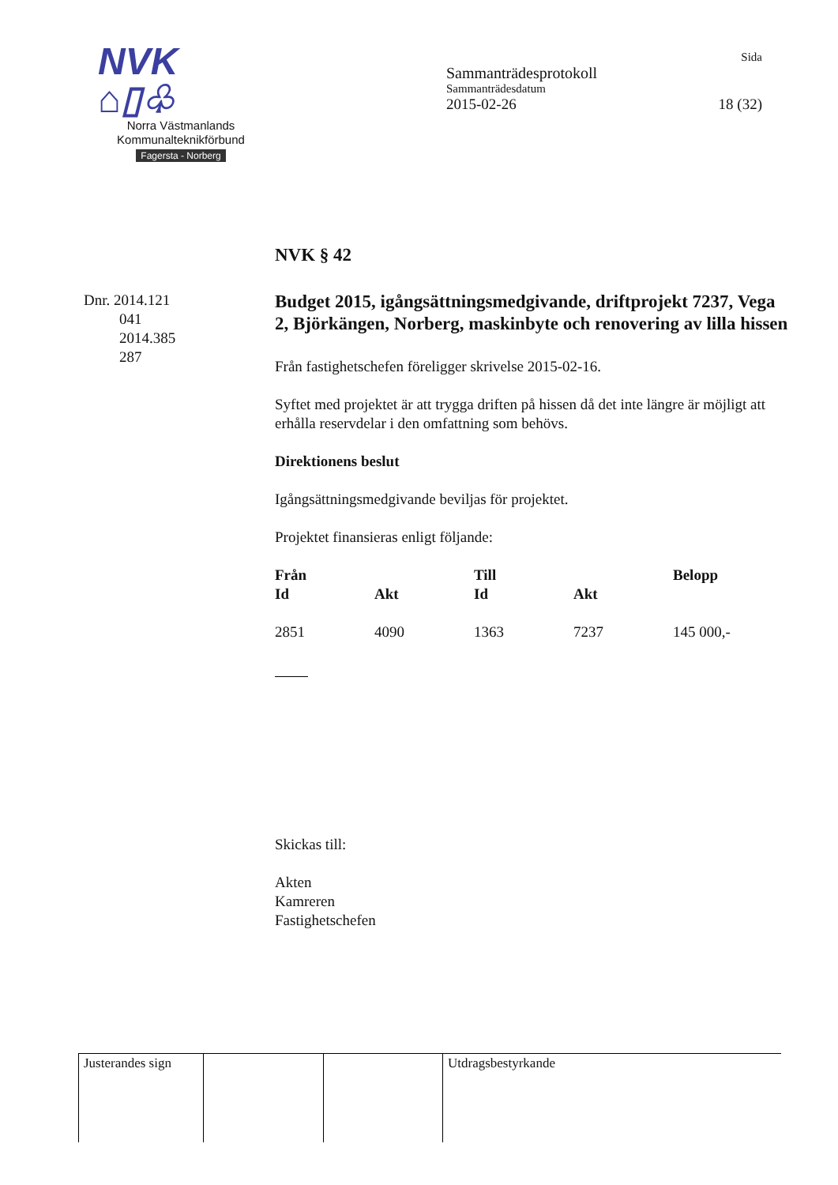NVK ⌂▯♧
Norra Västmanlands
Kommunalteknikförbund
Fagersta - Norberg
Sida
Sammanträdesprotokoll
Sammanträdesdatum
2015-02-26 18 (32)
Dnr. 2014.121
041
2014.385
287
NVK § 42
Budget 2015, igångsättningsmedgivande, driftprojekt 7237, Vega 2, Björkängen, Norberg, maskinbyte och renovering av lilla hissen
Från fastighetschefen föreligger skrivelse 2015-02-16.
Syftet med projektet är att trygga driften på hissen då det inte längre är möjligt att erhålla reservdelar i den omfattning som behövs.
Direktionens beslut
Igångsättningsmedgivande beviljas för projektet.
Projektet finansieras enligt följande:
| Från | | Till | | Belopp |
| --- | --- | --- | --- | --- |
| Id | Akt | Id | Akt | |
| 2851 | 4090 | 1363 | 7237 | 145 000,- |
Skickas till:
Akten
Kamreren
Fastighetschefen
Justerandes sign
Utdragsbestyrkande